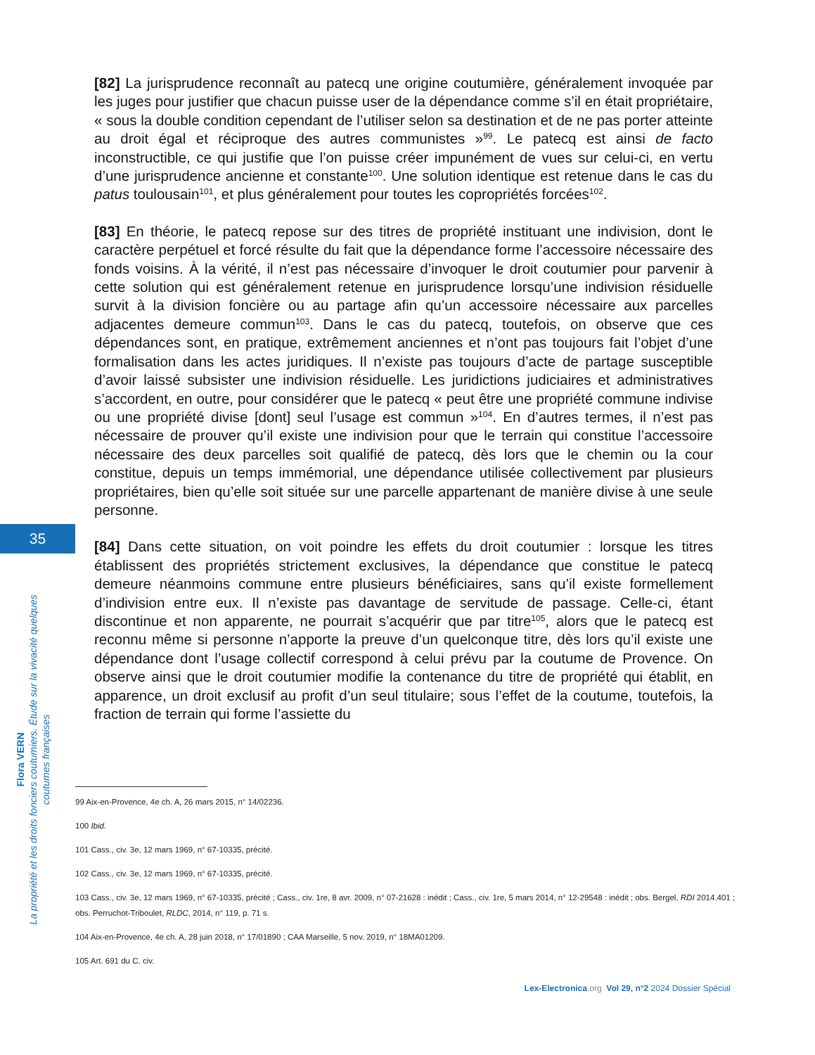35
[82] La jurisprudence reconnaît au patecq une origine coutumière, généralement invoquée par les juges pour justifier que chacun puisse user de la dépendance comme s’il en était propriétaire, « sous la double condition cependant de l’utiliser selon sa destination et de ne pas porter atteinte au droit égal et réciproque des autres communistes »<sup>99</sup>. Le patecq est ainsi de facto inconstructible, ce qui justifie que l’on puisse créer impunément de vues sur celui-ci, en vertu d’une jurisprudence ancienne et constante<sup>100</sup>. Une solution identique est retenue dans le cas du patus toulousain<sup>101</sup>, et plus généralement pour toutes les copropriétés forcées<sup>102</sup>.
[83] En théorie, le patecq repose sur des titres de propriété instituant une indivision, dont le caractère perpétuel et forcé résulte du fait que la dépendance forme l’accessoire nécessaire des fonds voisins. À la vérité, il n’est pas nécessaire d’invoquer le droit coutumier pour parvenir à cette solution qui est généralement retenue en jurisprudence lorsqu’une indivision résiduelle survit à la division foncière ou au partage afin qu’un accessoire nécessaire aux parcelles adjacentes demeure commun<sup>103</sup>. Dans le cas du patecq, toutefois, on observe que ces dépendances sont, en pratique, extrêmement anciennes et n’ont pas toujours fait l’objet d’une formalisation dans les actes juridiques. Il n’existe pas toujours d’acte de partage susceptible d’avoir laissé subsister une indivision résiduelle. Les juridictions judiciaires et administratives s’accordent, en outre, pour considérer que le patecq « peut être une propriété commune indivise ou une propriété divise [dont] seul l’usage est commun »<sup>104</sup>. En d’autres termes, il n’est pas nécessaire de prouver qu’il existe une indivision pour que le terrain qui constitue l’accessoire nécessaire des deux parcelles soit qualifié de patecq, dès lors que le chemin ou la cour constitue, depuis un temps immémorial, une dépendance utilisée collectivement par plusieurs propriétaires, bien qu’elle soit située sur une parcelle appartenant de manière divise à une seule personne.
[84] Dans cette situation, on voit poindre les effets du droit coutumier : lorsque les titres établissent des propriétés strictement exclusives, la dépendance que constitue le patecq demeure néanmoins commune entre plusieurs bénéficiaires, sans qu’il existe formellement d’indivision entre eux. Il n’existe pas davantage de servitude de passage. Celle-ci, étant discontinue et non apparente, ne pourrait s’acquérir que par titre<sup>105</sup>, alors que le patecq est reconnu même si personne n’apporte la preuve d’un quelconque titre, dès lors qu’il existe une dépendance dont l’usage collectif correspond à celui prévu par la coutume de Provence. On observe ainsi que le droit coutumier modifie la contenance du titre de propriété qui établit, en apparence, un droit exclusif au profit d’un seul titulaire; sous l’effet de la coutume, toutefois, la fraction de terrain qui forme l’assiette du
Flora VERN
La propriété et les droits fonciers coutumiers. Étude sur la vivacité quelques coutumes françaises
99 Aix-en-Provence, 4e ch. A, 26 mars 2015, n° 14/02236.
100 Ibid.
101 Cass., civ. 3e, 12 mars 1969, n° 67-10335, précité.
102 Cass., civ. 3e, 12 mars 1969, n° 67-10335, précité.
103 Cass., civ. 3e, 12 mars 1969, n° 67-10335, précité ; Cass., civ. 1re, 8 avr. 2009, n° 07-21628 : inédit ; Cass., civ. 1re, 5 mars 2014, n° 12-29548 : inédit ; obs. Bergel, RDI 2014.401 ; obs. Perruchot-Triboulet, RLDC, 2014, n° 119, p. 71 s.
104 Aix-en-Provence, 4e ch. A, 28 juin 2018, n° 17/01890 ; CAA Marseille, 5 nov. 2019, n° 18MA01209.
105 Art. 691 du C. civ.
Lex-Electronica.org Vol 29, n°2 2024 Dossier Spécial